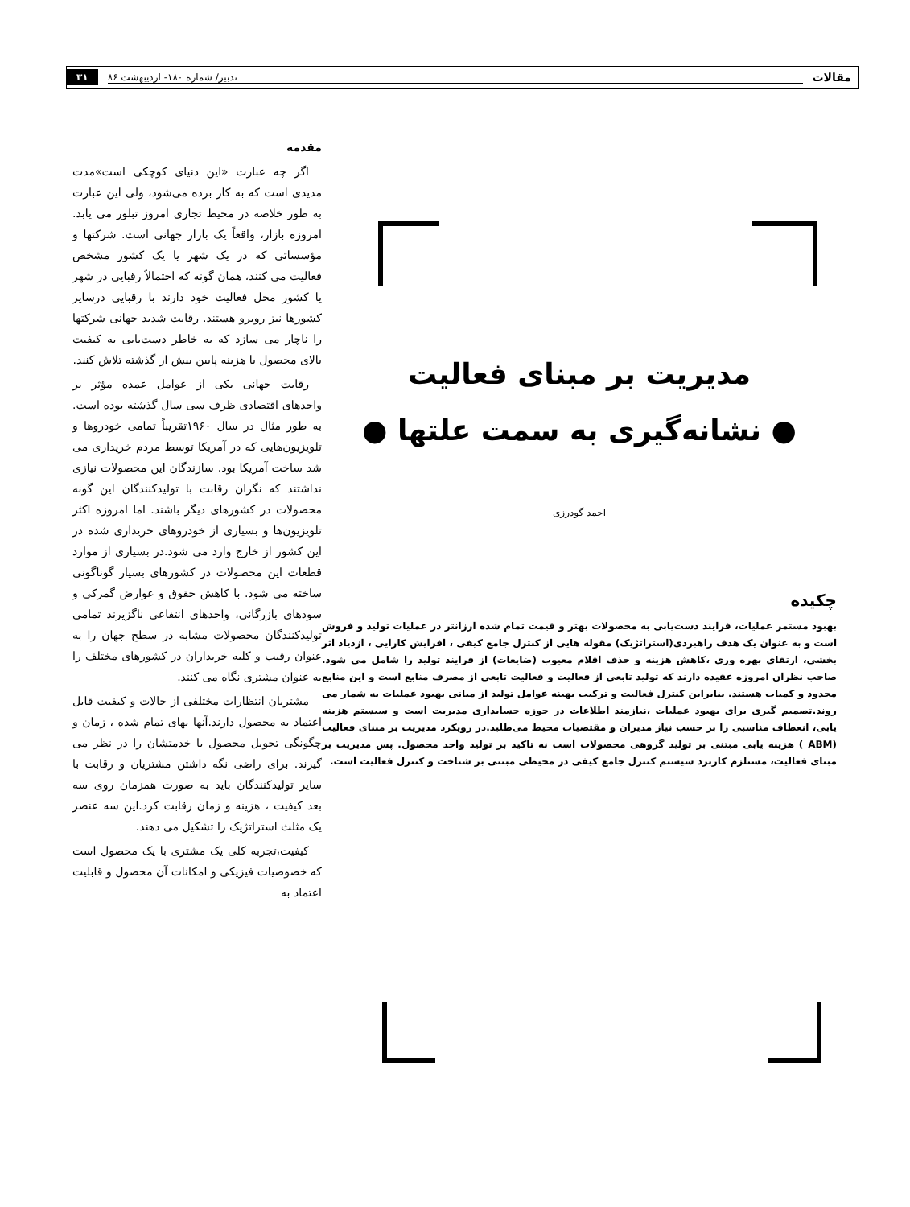مقالات تدبیر/ شماره ۱۸۰- اردیبهشت ۸۶ ۳۱
مدیریت بر مبنای فعالیت
● نشانه‌گیری به سمت علتها ●
احمد گودرزی
چکیده
بهبود مستمر عملیات، فرایند دست‌یابی به محصولات بهتر و قیمت تمام شده ارزانتر در عملیات تولید و فروش است و به عنوان یک هدف راهبردی(استراتژیک) مقوله هایی از کنترل جامع کیفی ، افزایش کارایی ، ازدیاد اثر بخشی، ارتقای بهره وری ،کاهش هزینه و حذف اقلام معیوب (ضایعات) از فرایند تولید را شامل می شود. صاحب نظران امروزه عقیده دارند که تولید تابعی از فعالیت و فعالیت تابعی از مصرف منابع است و این منابع محدود و کمیاب هستند. بنابراین کنترل فعالیت و ترکیب بهینه عوامل تولید از مبانی بهبود عملیات به شمار می روند.تصمیم گیری برای بهبود عملیات ،نیازمند اطلاعات در حوزه حسابداری مدیریت است و سیستم هزینه یابی، انعطاف مناسبی را بر حسب نیاز مدیران و مقتضیات محیط می‌طلبد.در رویکرد مدیریت بر مبنای فعالیت (ABM ) هزینه یابی مبتنی بر تولید گروهی محصولات است نه تاکید بر تولید واحد محصول. پس مدیریت بر مبنای فعالیت، مستلزم کاربرد سیستم کنترل جامع کیفی در محیطی مبتنی بر شناخت و کنترل فعالیت است.
مقدمه
اگر چه عبارت «این دنیای کوچکی است»مدت مدیدی است که به کار برده می‌شود، ولی این عبارت به طور خلاصه در محیط تجاری امروز تبلور می یابد. امروزه بازار، واقعاً یک بازار جهانی است. شرکتها و مؤسساتی که در یک شهر یا یک کشور مشخص فعالیت می کنند، همان گونه که احتمالاً رقبایی در شهر یا کشور محل فعالیت خود دارند با رقبایی درسایر کشورها نیز روبرو هستند. رقابت شدید جهانی شرکتها را ناچار می سازد که به خاطر دست‌یابی به کیفیت بالای محصول با هزینه پایین بیش از گذشته تلاش کنند.
رقابت جهانی یکی از عوامل عمده مؤثر بر واحدهای اقتصادی ظرف سی سال گذشته بوده است. به طور مثال در سال ۱۹۶۰تقریباً تمامی خودروها و تلویزیون‌هایی که در آمریکا توسط مردم خریداری می شد ساخت آمریکا بود. سازندگان این محصولات نیازی نداشتند که نگران رقابت با تولیدکنندگان این گونه محصولات در کشورهای دیگر باشند. اما امروزه اکثر تلویزیون‌ها و بسیاری از خودروهای خریداری شده در این کشور از خارج وارد می شود.در بسیاری از موارد قطعات این محصولات در کشورهای بسیار گوناگونی ساخته می شود. با کاهش حقوق و عوارض گمرکی و سودهای بازرگانی، واحدهای انتفاعی ناگزیرند تمامی تولیدکنندگان محصولات مشابه در سطح جهان را به عنوان رقیب و کلیه خریداران در کشورهای مختلف را به عنوان مشتری نگاه می کنند.
مشتریان انتظارات مختلفی از حالات و کیفیت قابل اعتماد به محصول دارند.آنها بهای تمام شده ، زمان و چگونگی تحویل محصول یا خدمتشان را در نظر می گیرند. برای راضی نگه داشتن مشتریان و رقابت با سایر تولیدکنندگان باید به صورت همزمان روی سه بعد کیفیت ، هزینه و زمان رقابت کرد.این سه عنصر یک مثلث استراتژیک را تشکیل می دهند.
کیفیت،تجربه کلی یک مشتری با یک محصول است که خصوصیات فیزیکی و امکانات آن محصول و قابلیت اعتماد به